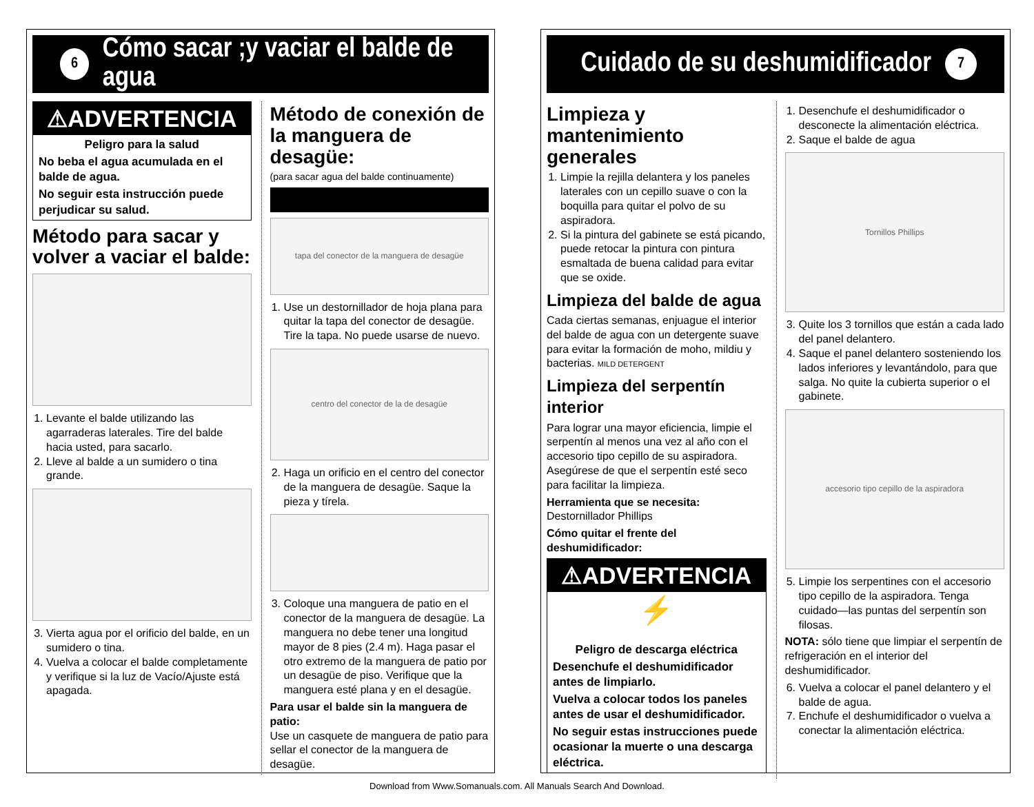6 Cómo sacar ;y vaciar el balde de agua
⚠ADVERTENCIA
Peligro para la salud
No beba el agua acumulada en el balde de agua.
No seguir esta instrucción puede perjudicar su salud.
Método para sacar y volver a vaciar el balde:
1. Levante el balde utilizando las agarraderas laterales. Tire del balde hacia usted, para sacarlo.
2. Lleve al balde a un sumidero o tina grande.
3. Vierta agua por el orificio del balde, en un sumidero o tina.
4. Vuelva a colocar el balde completamente y verifique si la luz de Vacío/Ajuste está apagada.
Método de conexión de la manguera de desagüe:
(para sacar agua del balde continuamente)
tapa del conector de la manguera de desagüe
1. Use un destornillador de hoja plana para quitar la tapa del conector de desagüe. Tire la tapa. No puede usarse de nuevo.
centro del conector de la de desagüe
2. Haga un orificio en el centro del conector de la manguera de desagüe. Saque la pieza y tírela.
3. Coloque una manguera de patio en el conector de la manguera de desagüe. La manguera no debe tener una longitud mayor de 8 pies (2.4 m). Haga pasar el otro extremo de la manguera de patio por un desagüe de piso. Verifique que la manguera esté plana y en el desagüe.
Para usar el balde sin la manguera de patio:
Use un casquete de manguera de patio para sellar el conector de la manguera de desagüe.
Cuidado de su deshumidificador 7
Limpieza y mantenimiento generales
1. Limpie la rejilla delantera y los paneles laterales con un cepillo suave o con la boquilla para quitar el polvo de su aspiradora.
2. Si la pintura del gabinete se está picando, puede retocar la pintura con pintura esmaltada de buena calidad para evitar que se oxide.
Limpieza del balde de agua
Cada ciertas semanas, enjuague el interior del balde de agua con un detergente suave para evitar la formación de moho, mildiu y bacterias. MILD DETERGENT
Limpieza del serpentín interior
Para lograr una mayor eficiencia, limpie el serpentín al menos una vez al año con el accesorio tipo cepillo de su aspiradora. Asegúrese de que el serpentín esté seco para facilitar la limpieza.
Herramienta que se necesita:
Destornillador Phillips
Cómo quitar el frente del deshumidificador:
⚠ADVERTENCIA
⚡
Peligro de descarga eléctrica
Desenchufe el deshumidificador antes de limpiarlo.
Vuelva a colocar todos los paneles antes de usar el deshumidificador.
No seguir estas instrucciones puede ocasionar la muerte o una descarga eléctrica.
1. Desenchufe el deshumidificador o desconecte la alimentación eléctrica.
2. Saque el balde de agua
Tornillos Phillips
3. Quite los 3 tornillos que están a cada lado del panel delantero.
4. Saque el panel delantero sosteniendo los lados inferiores y levantándolo, para que salga. No quite la cubierta superior o el gabinete.
accesorio tipo cepillo de la aspiradora
5. Limpie los serpentines con el accesorio tipo cepillo de la aspiradora. Tenga cuidado—las puntas del serpentín son filosas.
NOTA: sólo tiene que limpiar el serpentín de refrigeración en el interior del deshumidificador.
6. Vuelva a colocar el panel delantero y el balde de agua.
7. Enchufe el deshumidificador o vuelva a conectar la alimentación eléctrica.
Download from Www.Somanuals.com. All Manuals Search And Download.